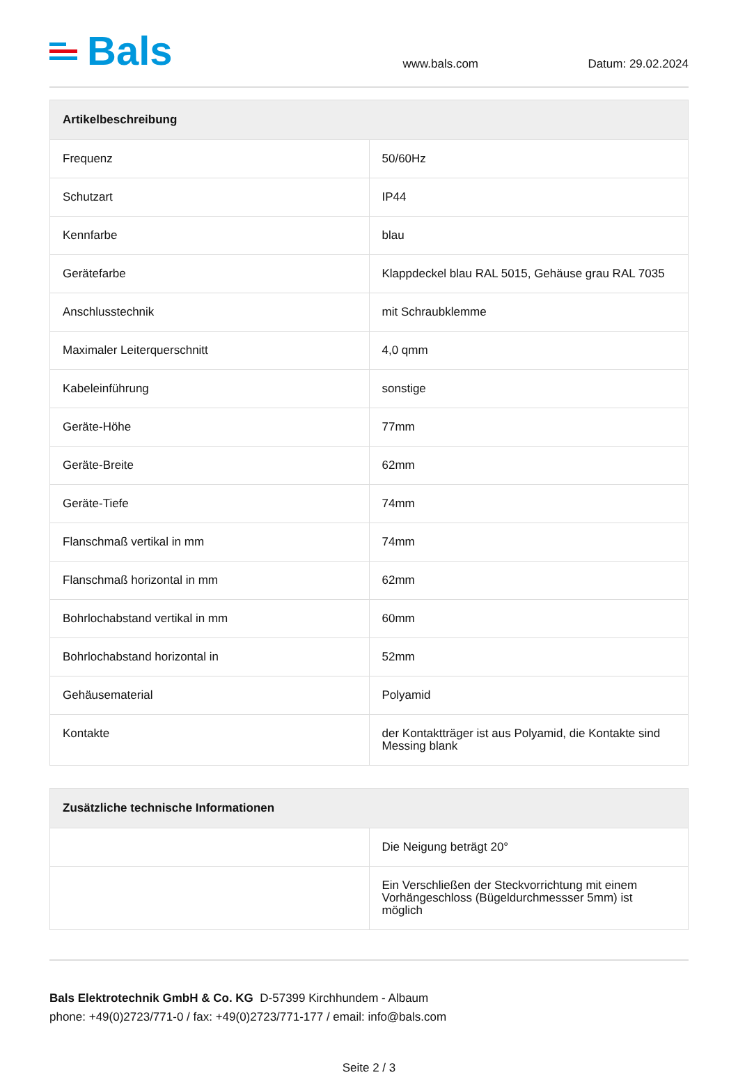Bals
www.bals.com
Datum: 29.02.2024
| Artikelbeschreibung | |
| --- | --- |
| Frequenz | 50/60Hz |
| Schutzart | IP44 |
| Kennfarbe | blau |
| Gerätefarbe | Klappdeckel blau RAL 5015, Gehäuse grau RAL 7035 |
| Anschlusstechnik | mit Schraubklemme |
| Maximaler Leiterquerschnitt | 4,0 qmm |
| Kabeleinführung | sonstige |
| Geräte-Höhe | 77mm |
| Geräte-Breite | 62mm |
| Geräte-Tiefe | 74mm |
| Flanschmaß vertikal in mm | 74mm |
| Flanschmaß horizontal in mm | 62mm |
| Bohrlochabstand vertikal in mm | 60mm |
| Bohrlochabstand horizontal in | 52mm |
| Gehäusematerial | Polyamid |
| Kontakte | der Kontaktträger ist aus Polyamid, die Kontakte sind Messing blank |
| Zusätzliche technische Informationen | |
| --- | --- |
| | Die Neigung beträgt 20° |
| | Ein Verschließen der Steckvorrichtung mit einem Vorhängeschloss (Bügeldurchmessser 5mm) ist möglich |
Bals Elektrotechnik GmbH & Co. KG D-57399 Kirchhundem - Albaum
phone: +49(0)2723/771-0 / fax: +49(0)2723/771-177 / email: info@bals.com
Seite 2 / 3